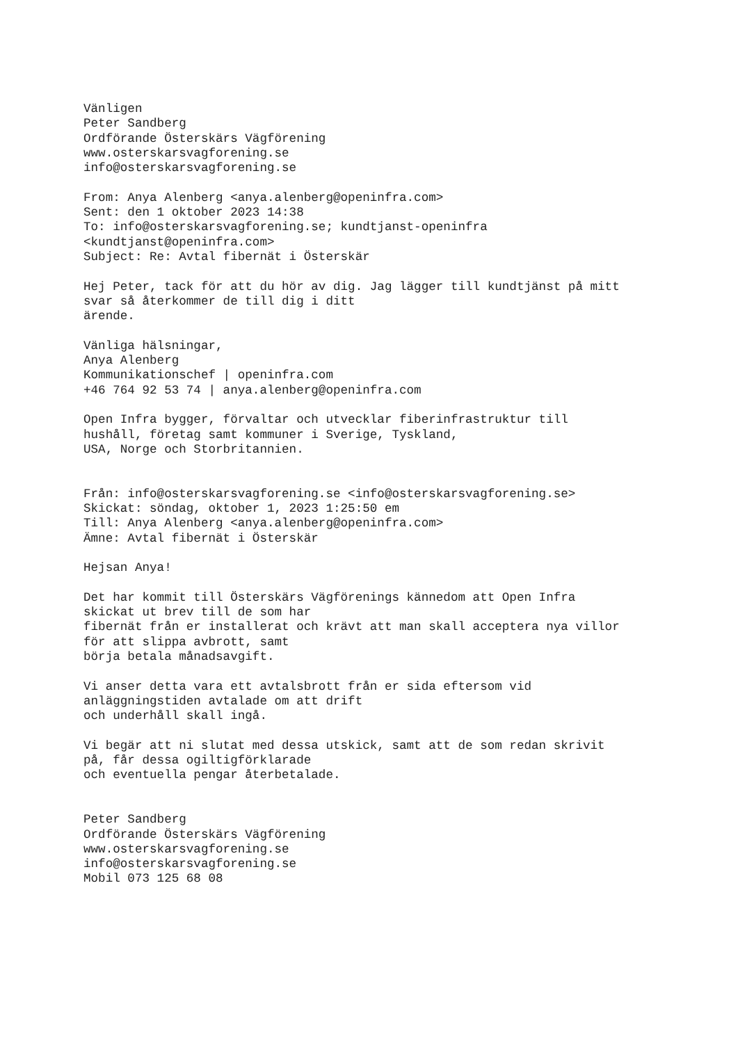Vänligen
Peter Sandberg
Ordförande Österskärs Vägförening
www.osterskarsvagforening.se
info@osterskarsvagforening.se

From: Anya Alenberg <anya.alenberg@openinfra.com>
Sent: den 1 oktober 2023 14:38
To: info@osterskarsvagforening.se; kundtjanst-openinfra
<kundtjanst@openinfra.com>
Subject: Re: Avtal fibernät i Österskär

Hej Peter, tack för att du hör av dig. Jag lägger till kundtjänst på mitt
svar så återkommer de till dig i ditt
ärende.

Vänliga hälsningar,
Anya Alenberg
Kommunikationschef | openinfra.com
+46 764 92 53 74 | anya.alenberg@openinfra.com

Open Infra bygger, förvaltar och utvecklar fiberinfrastruktur till
hushåll, företag samt kommuner i Sverige, Tyskland,
USA, Norge och Storbritannien.


Från: info@osterskarsvagforening.se <info@osterskarsvagforening.se>
Skickat: söndag, oktober 1, 2023 1:25:50 em
Till: Anya Alenberg <anya.alenberg@openinfra.com>
Ämne: Avtal fibernät i Österskär

Hejsan Anya!

Det har kommit till Österskärs Vägförenings kännedom att Open Infra
skickat ut brev till de som har
fibernät från er installerat och krävt att man skall acceptera nya villor
för att slippa avbrott, samt
börja betala månadsavgift.

Vi anser detta vara ett avtalsbrott från er sida eftersom vid
anläggningstiden avtalade om att drift
och underhåll skall ingå.

Vi begär att ni slutat med dessa utskick, samt att de som redan skrivit
på, får dessa ogiltigförklarade
och eventuella pengar återbetalade.


Peter Sandberg
Ordförande Österskärs Vägförening
www.osterskarsvagforening.se
info@osterskarsvagforening.se
Mobil 073 125 68 08